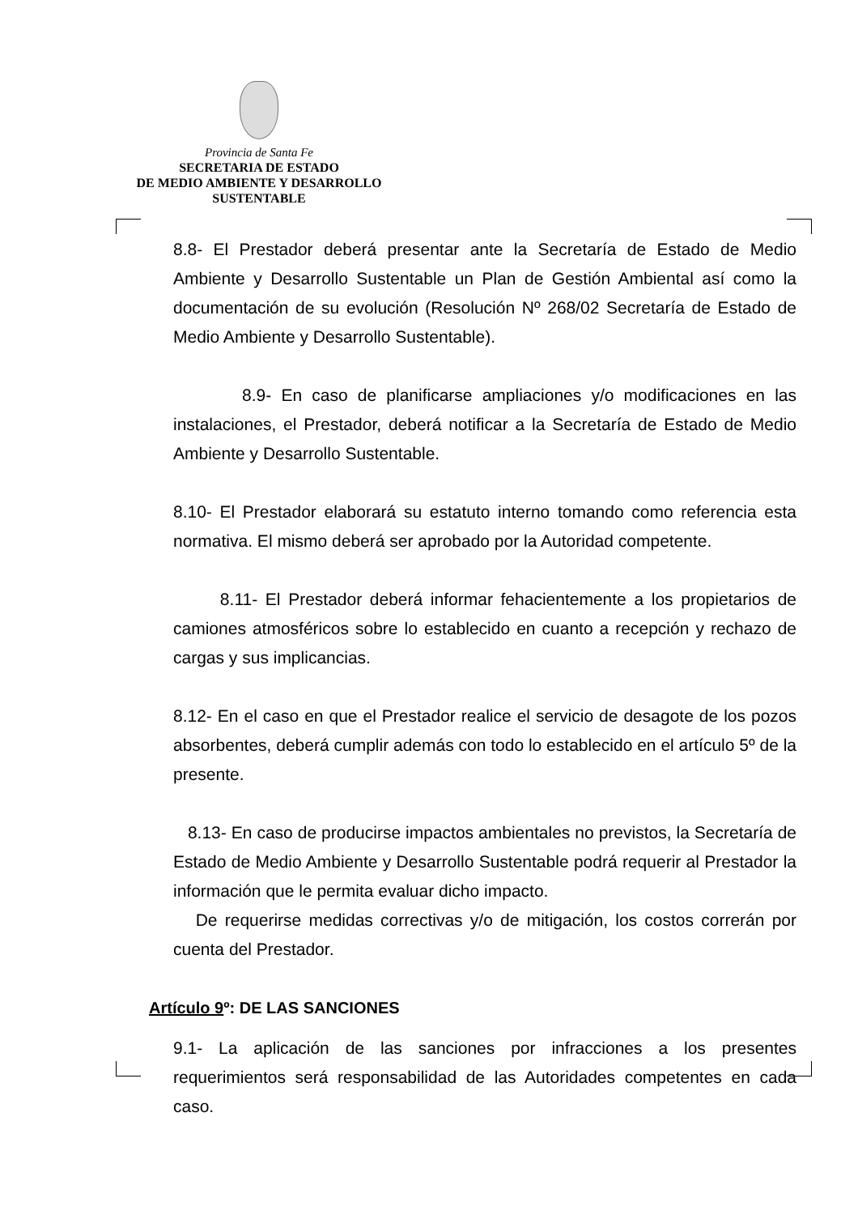Provincia de Santa Fe
SECRETARIA DE ESTADO
DE MEDIO AMBIENTE Y DESARROLLO
SUSTENTABLE
8.8- El Prestador deberá presentar ante la Secretaría de Estado de Medio Ambiente y Desarrollo Sustentable un Plan de Gestión Ambiental así como la documentación de su evolución (Resolución Nº 268/02 Secretaría de Estado de Medio Ambiente y Desarrollo Sustentable).
8.9- En caso de planificarse ampliaciones y/o modificaciones en las instalaciones, el Prestador, deberá notificar a la Secretaría de Estado de Medio Ambiente y Desarrollo Sustentable.
8.10- El Prestador elaborará su estatuto interno tomando como referencia esta normativa. El mismo deberá ser aprobado por la Autoridad competente.
8.11- El Prestador deberá informar fehacientemente a los propietarios de camiones atmosféricos sobre lo establecido en cuanto a recepción y rechazo de cargas y sus implicancias.
8.12- En el caso en que el Prestador realice el servicio de desagote de los pozos absorbentes, deberá cumplir además con todo lo establecido en el artículo 5º de la presente.
8.13- En caso de producirse impactos ambientales no previstos, la Secretaría de Estado de Medio Ambiente y Desarrollo Sustentable podrá requerir al Prestador la información que le permita evaluar dicho impacto.
De requerirse medidas correctivas y/o de mitigación, los costos correrán por cuenta del Prestador.
Artículo 9º: DE LAS SANCIONES
9.1- La aplicación de las sanciones por infracciones a los presentes requerimientos será responsabilidad de las Autoridades competentes en cada caso.